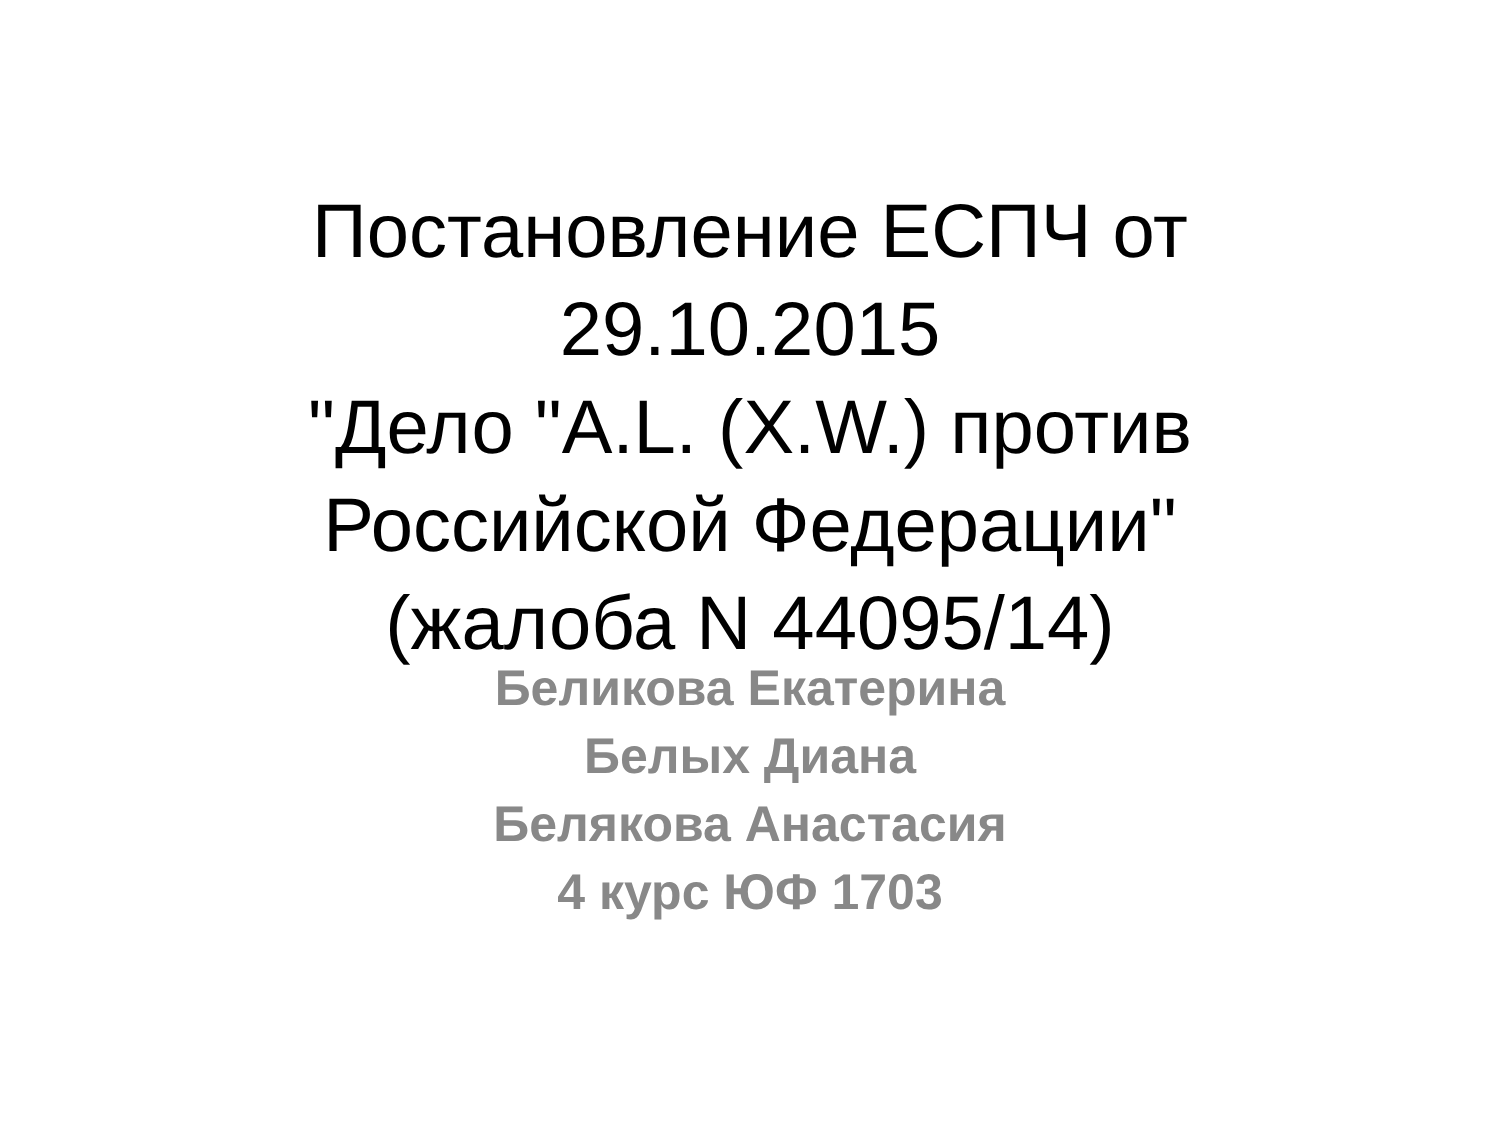Постановление ЕСПЧ от
29.10.2015
"Дело "A.L. (X.W.) против
Российской Федерации"
(жалоба N 44095/14)
Беликова Екатерина
Белых Диана
Белякова Анастасия
4 курс ЮФ 1703